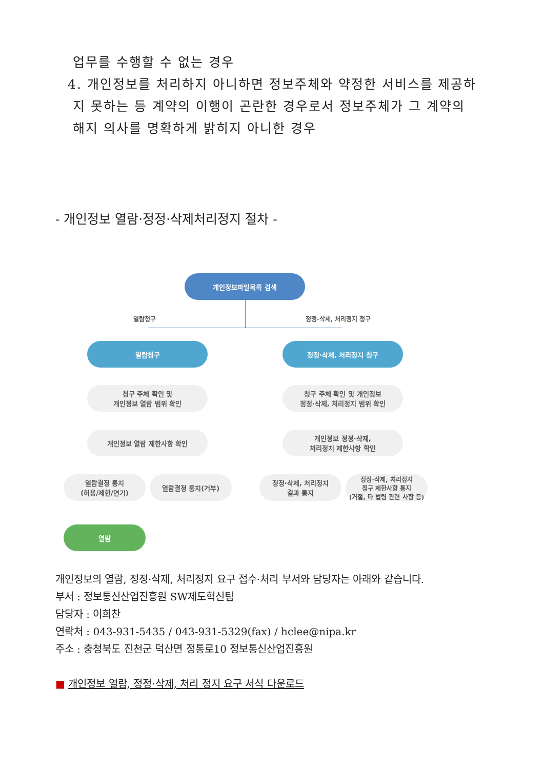업무를 수행할 수 없는 경우
4. 개인정보를 처리하지 아니하면 정보주체와 약정한 서비스를 제공하
지 못하는 등 계약의 이행이 곤란한 경우로서 정보주체가 그 계약의
해지 의사를 명확하게 밝히지 아니한 경우
- 개인정보 열람·정정·삭제처리정지 절차 -
개인정보파일목록 검색
열람청구 정정·삭제, 처리정지 청구
열람청구 정정·삭제, 처리정지 청구
청구 주체 확인 및
개인정보 열람 범위 확인
청구 주체 확인 및 개인정보
정정·삭제, 처리정지 범위 확인
개인정보 열람 제한사항 확인
개인정보 정정·삭제,
처리정지 제한사항 확인
열람결정 통지
(허용/제한/연기)
열람결정 통지(거부)
정정·삭제, 처리정지
결과 통지
정정·삭제, 처리정지
청구 제한사항 통지
(거절, 타 법령 관련 사항 등)
열람
개인정보의 열람, 정정·삭제, 처리정지 요구 접수·처리 부서와 담당자는 아래와 같습니다.
부서 : 정보통신산업진흥원 SW제도혁신팀
담당자 : 이희찬
연락처 : 043-931-5435 / 043-931-5329(fax) / hclee@nipa.kr
주소 : 충청북도 진천군 덕산면 정통로10 정보통신산업진흥원
■ 개인정보 열람, 정정·삭제, 처리 정지 요구 서식 다운로드